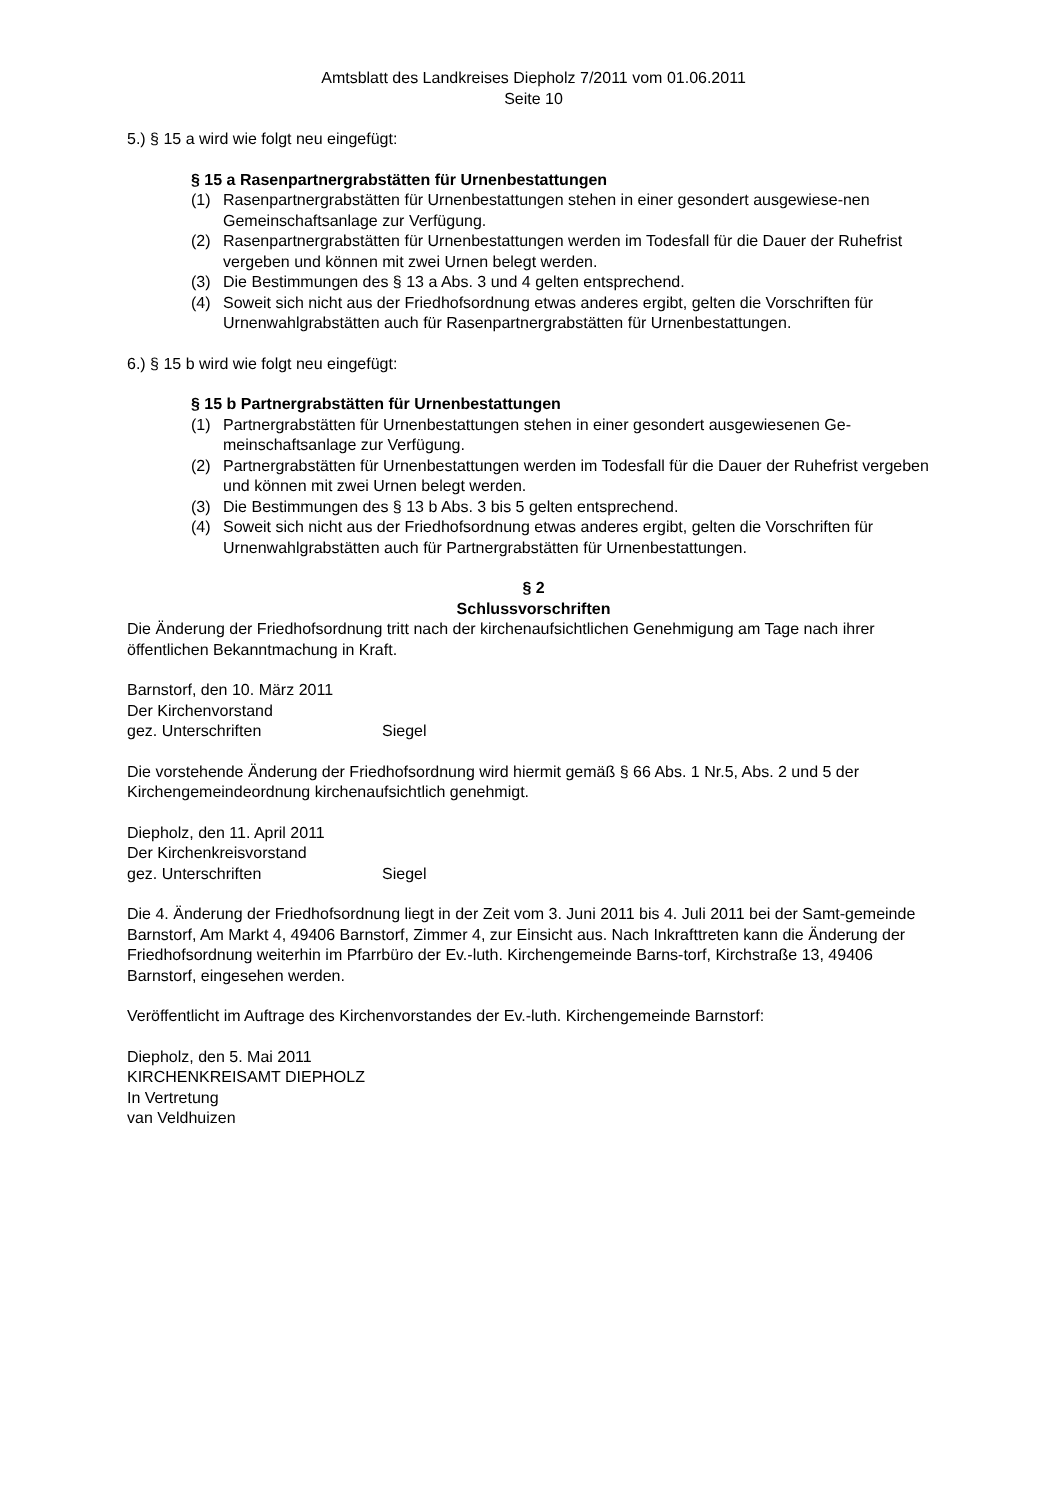Amtsblatt des Landkreises Diepholz 7/2011 vom 01.06.2011
Seite 10
5.) § 15 a wird wie folgt neu eingefügt:
§ 15 a Rasenpartnergrabstätten für Urnenbestattungen
(1) Rasenpartnergrabstätten für Urnenbestattungen stehen in einer gesondert ausgewiese-nen Gemeinschaftsanlage zur Verfügung.
(2) Rasenpartnergrabstätten für Urnenbestattungen werden im Todesfall für die Dauer der Ruhefrist vergeben und können mit zwei Urnen belegt werden.
(3) Die Bestimmungen des § 13 a Abs. 3 und 4 gelten entsprechend.
(4) Soweit sich nicht aus der Friedhofsordnung etwas anderes ergibt, gelten die Vorschriften für Urnenwahlgrabstätten auch für Rasenpartnergrabstätten für Urnenbestattungen.
6.) § 15 b wird wie folgt neu eingefügt:
§ 15 b Partnergrabstätten für Urnenbestattungen
(1) Partnergrabstätten für Urnenbestattungen stehen in einer gesondert ausgewiesenen Ge-meinschaftsanlage zur Verfügung.
(2) Partnergrabstätten für Urnenbestattungen werden im Todesfall für die Dauer der Ruhefrist vergeben und können mit zwei Urnen belegt werden.
(3) Die Bestimmungen des § 13 b Abs. 3 bis 5 gelten entsprechend.
(4) Soweit sich nicht aus der Friedhofsordnung etwas anderes ergibt, gelten die Vorschriften für Urnenwahlgrabstätten auch für Partnergrabstätten für Urnenbestattungen.
§ 2
Schlussvorschriften
Die Änderung der Friedhofsordnung tritt nach der kirchenaufsichtlichen Genehmigung am Tage nach ihrer öffentlichen Bekanntmachung in Kraft.
Barnstorf, den 10. März 2011
Der Kirchenvorstand
gez. Unterschriften Siegel
Die vorstehende Änderung der Friedhofsordnung wird hiermit gemäß § 66 Abs. 1 Nr.5, Abs. 2 und 5 der Kirchengemeindeordnung kirchenaufsichtlich genehmigt.
Diepholz, den 11. April 2011
Der Kirchenkreisvorstand
gez. Unterschriften Siegel
Die 4. Änderung der Friedhofsordnung liegt in der Zeit vom 3. Juni 2011 bis 4. Juli 2011 bei der Samt-gemeinde Barnstorf, Am Markt 4, 49406 Barnstorf, Zimmer 4, zur Einsicht aus. Nach Inkrafttreten kann die Änderung der Friedhofsordnung weiterhin im Pfarrbüro der Ev.-luth. Kirchengemeinde Barns-torf, Kirchstraße 13, 49406 Barnstorf, eingesehen werden.
Veröffentlicht im Auftrage des Kirchenvorstandes der Ev.-luth. Kirchengemeinde Barnstorf:
Diepholz, den 5. Mai 2011
KIRCHENKREISAMT DIEPHOLZ
In Vertretung
van Veldhuizen